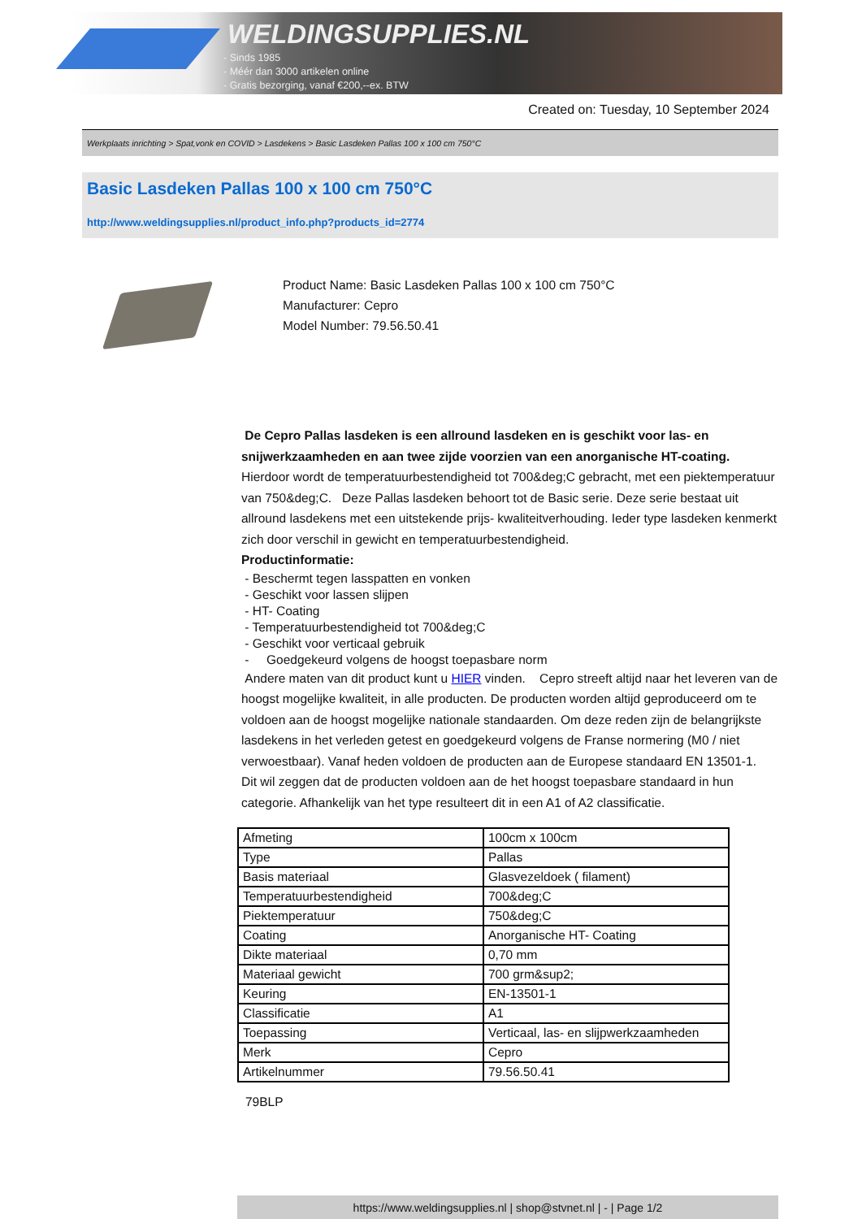WELDINGSUPPLIES.NL
- Sinds 1985
- Méér dan 3000 artikelen online
- Gratis bezorging, vanaf €200,--ex. BTW
Created on: Tuesday, 10 September 2024
Werkplaats inrichting > Spat,vonk en COVID > Lasdekens > Basic Lasdeken Pallas 100 x 100 cm 750°C
Basic Lasdeken Pallas 100 x 100 cm 750°C
http://www.weldingsupplies.nl/product_info.php?products_id=2774
Product Name: Basic Lasdeken Pallas 100 x 100 cm 750°C
Manufacturer: Cepro
Model Number: 79.56.50.41
De Cepro Pallas lasdeken is een allround lasdeken en is geschikt voor las- en snijwerkzaamheden en aan twee zijde voorzien van een anorganische HT-coating. Hierdoor wordt de temperatuurbestendigheid tot 700&deg;C gebracht, met een piektemperatuur van 750&deg;C. Deze Pallas lasdeken behoort tot de Basic serie. Deze serie bestaat uit allround lasdekens met een uitstekende prijs- kwaliteitverhouding. Ieder type lasdeken kenmerkt zich door verschil in gewicht en temperatuurbestendigheid.
Productinformatie:
- Beschermt tegen lasspatten en vonken
- Geschikt voor lassen slijpen
- HT- Coating
- Temperatuurbestendigheid tot 700&deg;C
- Geschikt voor verticaal gebruik
- Goedgekeurd volgens de hoogst toepasbare norm
Andere maten van dit product kunt u HIER vinden. Cepro streeft altijd naar het leveren van de hoogst mogelijke kwaliteit, in alle producten. De producten worden altijd geproduceerd om te voldoen aan de hoogst mogelijke nationale standaarden. Om deze reden zijn de belangrijkste lasdekens in het verleden getest en goedgekeurd volgens de Franse normering (M0 / niet verwoestbaar). Vanaf heden voldoen de producten aan de Europese standaard EN 13501-1. Dit wil zeggen dat de producten voldoen aan de het hoogst toepasbare standaard in hun categorie. Afhankelijk van het type resulteert dit in een A1 of A2 classificatie.
| Afmeting | 100cm x 100cm |
| Type | Pallas |
| Basis materiaal | Glasvezeldoek ( filament) |
| Temperatuurbestendigheid | 700&deg;C |
| Piektemperatuur | 750&deg;C |
| Coating | Anorganische HT- Coating |
| Dikte materiaal | 0,70 mm |
| Materiaal gewicht | 700 grm&sup2; |
| Keuring | EN-13501-1 |
| Classificatie | A1 |
| Toepassing | Verticaal, las- en slijpwerkzaamheden |
| Merk | Cepro |
| Artikelnummer | 79.56.50.41 |
79BLP
https://www.weldingsupplies.nl | shop@stvnet.nl | - | Page 1/2